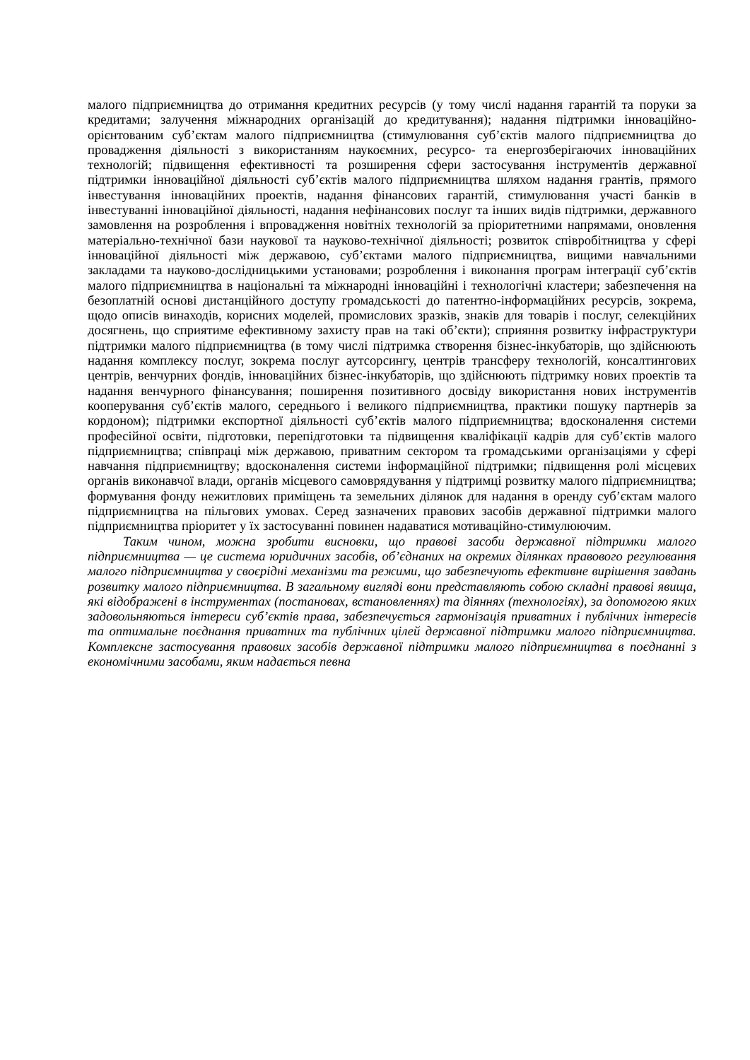малого підприємництва до отримання кредитних ресурсів (у тому числі надання гарантій та поруки за кредитами; залучення міжнародних організацій до кредитування); надання підтримки інноваційно-орієнтованим суб’єктам малого підприємництва (стимулювання суб’єктів малого підприємництва до провадження діяльності з використанням наукоємних, ресурсо- та енергозберігаючих інноваційних технологій; підвищення ефективності та розширення сфери застосування інструментів державної підтримки інноваційної діяльності суб’єктів малого підприємництва шляхом надання грантів, прямого інвестування інноваційних проектів, надання фінансових гарантій, стимулювання участі банків в інвестуванні інноваційної діяльності, надання нефінансових послуг та інших видів підтримки, державного замовлення на розроблення і впровадження новітніх технологій за пріоритетними напрямами, оновлення матеріально-технічної бази наукової та науково-технічної діяльності; розвиток співробітництва у сфері інноваційної діяльності між державою, суб’єктами малого підприємництва, вищими навчальними закладами та науково-дослідницькими установами; розроблення і виконання програм інтеграції суб’єктів малого підприємництва в національні та міжнародні інноваційні і технологічні кластери; забезпечення на безоплатній основі дистанційного доступу громадськості до патентно-інформаційних ресурсів, зокрема, щодо описів винаходів, корисних моделей, промислових зразків, знаків для товарів і послуг, селекційних досягнень, що сприятиме ефективному захисту прав на такі об’єкти); сприяння розвитку інфраструктури підтримки малого підприємництва (в тому числі підтримка створення бізнес-інкубаторів, що здійснюють надання комплексу послуг, зокрема послуг аутсорсингу, центрів трансферу технологій, консалтингових центрів, венчурних фондів, інноваційних бізнес-інкубаторів, що здійснюють підтримку нових проектів та надання венчурного фінансування; поширення позитивного досвіду використання нових інструментів кооперування суб’єктів малого, середнього і великого підприємництва, практики пошуку партнерів за кордоном); підтримки експортної діяльності суб’єктів малого підприємництва; вдосконалення системи професійної освіти, підготовки, перепідготовки та підвищення кваліфікації кадрів для суб’єктів малого підприємництва; співпраці між державою, приватним сектором та громадськими організаціями у сфері навчання підприємництву; вдосконалення системи інформаційної підтримки; підвищення ролі місцевих органів виконавчої влади, органів місцевого самоврядування у підтримці розвитку малого підприємництва; формування фонду нежитлових приміщень та земельних ділянок для надання в оренду суб’єктам малого підприємництва на пільгових умовах. Серед зазначених правових засобів державної підтримки малого підприємництва пріоритет у їх застосуванні повинен надаватися мотиваційно-стимулюючим.
Таким чином, можна зробити висновки, що правові засоби державної підтримки малого підприємництва — це система юридичних засобів, об’єднаних на окремих ділянках правового регулювання малого підприємництва у своєрідні механізми та режими, що забезпечують ефективне вирішення завдань розвитку малого підприємництва. В загальному вигляді вони представляють собою складні правові явища, які відображені в інструментах (постановах, встановленнях) та діяннях (технологіях), за допомогою яких задовольняються інтереси суб’єктів права, забезпечується гармонізація приватних і публічних інтересів та оптимальне поєднання приватних та публічних цілей державної підтримки малого підприємництва. Комплексне застосування правових засобів державної підтримки малого підприємництва в поєднанні з економічними засобами, яким надається певна